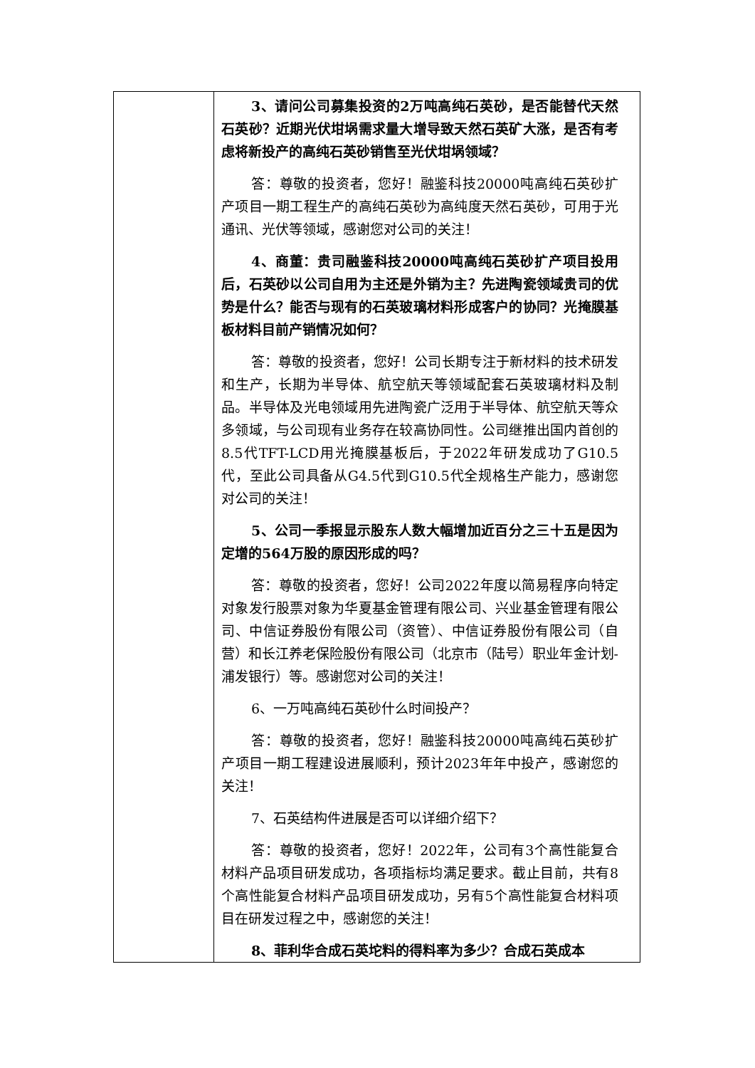| | 3、请问公司募集投资的2万吨高纯石英砂，是否能替代天然石英砂？近期光伏坩埚需求量大增导致天然石英矿大涨，是否有考虑将新投产的高纯石英砂销售至光伏坩埚领域？ 答：尊敬的投资者，您好！融鉴科技20000吨高纯石英砂扩产项目一期工程生产的高纯石英砂为高纯度天然石英砂，可用于光通讯、光伏等领域，感谢您对公司的关注！ 4、商董：贵司融鉴科技20000吨高纯石英砂扩产项目投用后，石英砂以公司自用为主还是外销为主？先进陶瓷领域贵司的优势是什么？能否与现有的石英玻璃材料形成客户的协同？光掩膜基板材料目前产销情况如何？ 答：尊敬的投资者，您好！公司长期专注于新材料的技术研发和生产，长期为半导体、航空航天等领域配套石英玻璃材料及制品。半导体及光电领域用先进陶瓷广泛用于半导体、航空航天等众多领域，与公司现有业务存在较高协同性。公司继推出国内首创的8.5代TFT-LCD用光掩膜基板后，于2022年研发成功了G10.5代，至此公司具备从G4.5代到G10.5代全规格生产能力，感谢您对公司的关注！ 5、公司一季报显示股东人数大幅增加近百分之三十五是因为定增的564万股的原因形成的吗？ 答：尊敬的投资者，您好！公司2022年度以简易程序向特定对象发行股票对象为华夏基金管理有限公司、兴业基金管理有限公司、中信证券股份有限公司（资管）、中信证券股份有限公司（自营）和长江养老保险股份有限公司（北京市（陆号）职业年金计划-浦发银行）等。感谢您对公司的关注！ 6、一万吨高纯石英砂什么时间投产？ 答：尊敬的投资者，您好！融鉴科技20000吨高纯石英砂扩产项目一期工程建设进展顺利，预计2023年年中投产，感谢您的关注！ 7、石英结构件进展是否可以详细介绍下？ 答：尊敬的投资者，您好！2022年，公司有3个高性能复合材料产品项目研发成功，各项指标均满足要求。截止目前，共有8个高性能复合材料产品项目研发成功，另有5个高性能复合材料项目在研发过程之中，感谢您的关注！ 8、菲利华合成石英坨料的得料率为多少？合成石英成本 |